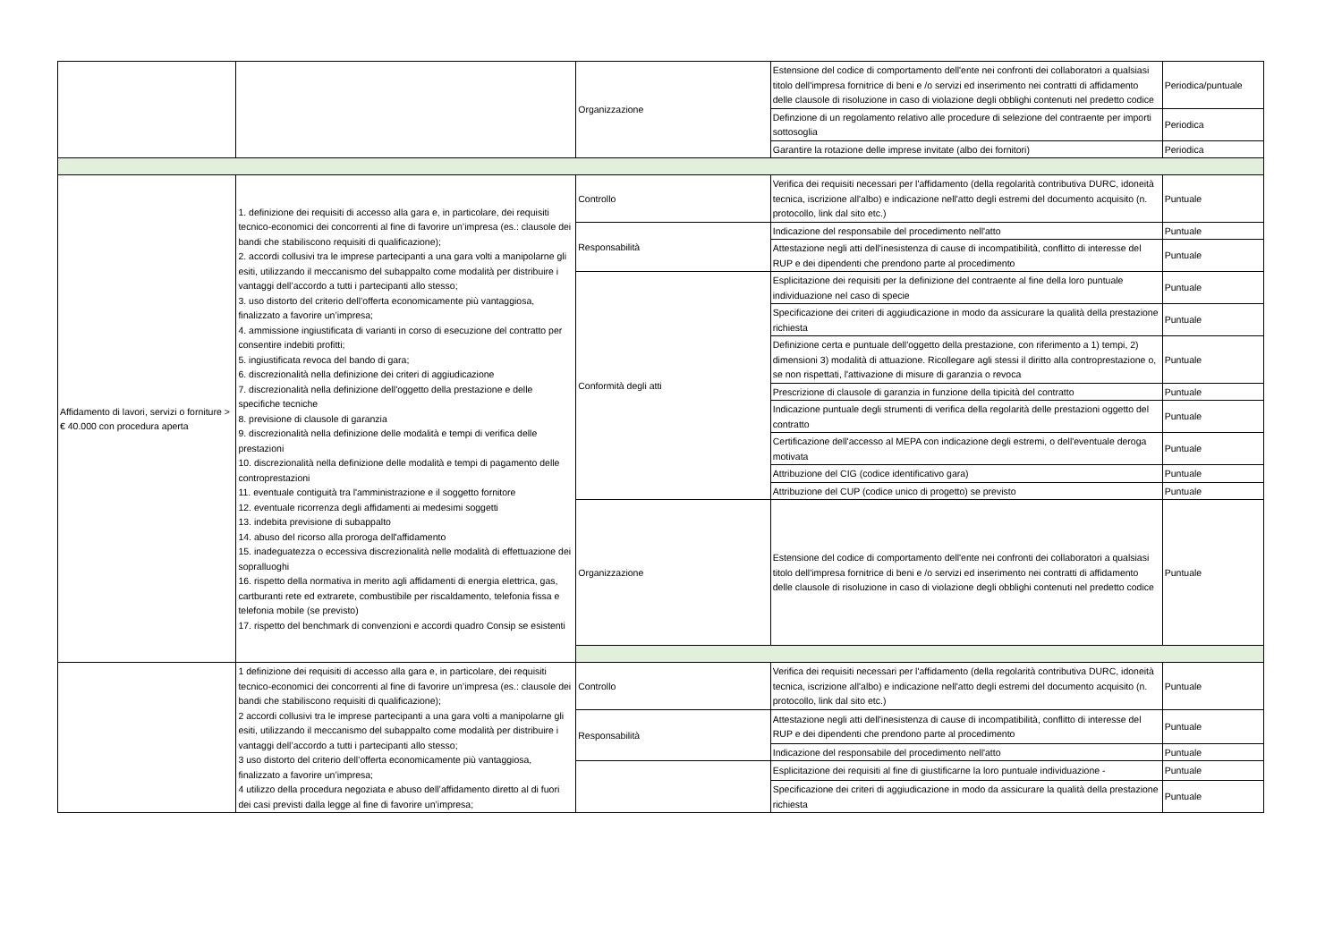| | | Organizzazione | Estensione del codice di comportamento dell'ente nei confronti dei collaboratori a qualsiasi titolo dell'impresa fornitrice di beni e /o servizi ed inserimento nei contratti di affidamento delle clausole di risoluzione in caso di violazione degli obblighi contenuti nel predetto codice | Periodica/puntuale |
| | | | Definzione di un regolamento relativo alle procedure di selezione del contraente per importi sottosoglia | Periodica |
| | | | Garantire la rotazione delle imprese invitate (albo dei fornitori) | Periodica |
| Affidamento di lavori, servizi o forniture > € 40.000 con procedura aperta | 1. definizione dei requisiti di accesso alla gara e, in particolare, dei requisiti tecnico-economici dei concorrenti al fine di favorire un’impresa (es.: clausole dei bandi che stabiliscono requisiti di qualificazione); 2. accordi collusivi tra le imprese partecipanti a una gara volti a manipolarne gli esiti, utilizzando il meccanismo del subappalto come modalità per distribuire i vantaggi dell’accordo a tutti i partecipanti allo stesso; 3. uso distorto del criterio dell’offerta economicamente più vantaggiosa, finalizzato a favorire un’impresa; 4. ammissione ingiustificata di varianti in corso di esecuzione del contratto per consentire indebiti profitti; 5. ingiustificata revoca del bando di gara; 6. discrezionalità nella definizione dei criteri di aggiudicazione 7. discrezionalità nella definizione dell'oggetto della prestazione e delle specifiche tecniche 8. previsione di clausole di garanzia 9. discrezionalità nella definizione delle modalità e tempi di verifica delle prestazioni 10. discrezionalità nella definizione delle modalità e tempi di pagamento delle controprestazioni 11. eventuale contiguità tra l'amministrazione e il soggetto fornitore 12. eventuale ricorrenza degli affidamenti ai medesimi soggetti 13. indebita previsione di subappalto 14. abuso del ricorso alla proroga dell'affidamento 15. inadeguatezza o eccessiva discrezionalità nelle modalità di effettuazione dei sopralluoghi 16. rispetto della normativa in merito agli affidamenti di energia elettrica, gas, cartburanti rete ed extrarete, combustibile per riscaldamento, telefonia fissa e telefonia mobile (se previsto) 17. rispetto del benchmark di convenzioni e accordi quadro Consip se esistenti | Controllo | Verifica dei requisiti necessari per l'affidamento (della regolarità contributiva DURC, idoneità tecnica, iscrizione all'albo) e indicazione nell'atto degli estremi del documento acquisito (n. protocollo, link dal sito etc.) | Puntuale |
| | | Responsabilità | Indicazione del responsabile del procedimento nell'atto | Puntuale |
| | | | Attestazione negli atti dell'inesistenza di cause di incompatibilità, conflitto di interesse del RUP e dei dipendenti che prendono parte al procedimento | Puntuale |
| | | Conformità degli atti | Esplicitazione dei requisiti per la definizione del contraente al fine della loro puntuale individuazione nel caso di specie | Puntuale |
| | | | Specificazione dei criteri di aggiudicazione in modo da assicurare la qualità della prestazione richiesta | Puntuale |
| | | | Definizione certa e puntuale dell'oggetto della prestazione, con riferimento a 1) tempi, 2) dimensioni 3) modalità di attuazione. Ricollegare agli stessi il diritto alla controprestazione o, se non rispettati, l'attivazione di misure di garanzia o revoca | Puntuale |
| | | | Prescrizione di clausole di garanzia in funzione della tipicità del contratto | Puntuale |
| | | | Indicazione puntuale degli strumenti di verifica della regolarità delle prestazioni oggetto del contratto | Puntuale |
| | | | Certificazione dell'accesso al MEPA con indicazione degli estremi, o dell'eventuale deroga motivata | Puntuale |
| | | | Attribuzione del CIG (codice identificativo gara) | Puntuale |
| | | | Attribuzione del CUP (codice unico di progetto) se previsto | Puntuale |
| | | Organizzazione | Estensione del codice di comportamento dell'ente nei confronti dei collaboratori a qualsiasi titolo dell'impresa fornitrice di beni e /o servizi ed inserimento nei contratti di affidamento delle clausole di risoluzione in caso di violazione degli obblighi contenuti nel predetto codice | Puntuale |
| | 1 definizione dei requisiti di accesso alla gara e, in particolare, dei requisiti tecnico-economici dei concorrenti al fine di favorire un’impresa (es.: clausole dei bandi che stabiliscono requisiti di qualificazione); 2 accordi collusivi tra le imprese partecipanti a una gara volti a manipolarne gli esiti, utilizzando il meccanismo del subappalto come modalità per distribuire i vantaggi dell’accordo a tutti i partecipanti allo stesso; 3 uso distorto del criterio dell’offerta economicamente più vantaggiosa, finalizzato a favorire un’impresa; 4 utilizzo della procedura negoziata e abuso dell’affidamento diretto al di fuori dei casi previsti dalla legge al fine di favorire un’impresa; | Controllo | Verifica dei requisiti necessari per l'affidamento (della regolarità contributiva DURC, idoneità tecnica, iscrizione all'albo) e indicazione nell'atto degli estremi del documento acquisito (n. protocollo, link dal sito etc.) | Puntuale |
| | | Responsabilità | Attestazione negli atti dell'inesistenza di cause di incompatibilità, conflitto di interesse del RUP e dei dipendenti che prendono parte al procedimento | Puntuale |
| | | | Indicazione del responsabile del procedimento nell'atto | Puntuale |
| | | | Esplicitazione dei requisiti al fine di giustificarne la loro puntuale individuazione - | Puntuale |
| | | | Specificazione dei criteri di aggiudicazione in modo da assicurare la qualità della prestazione richiesta | Puntuale |